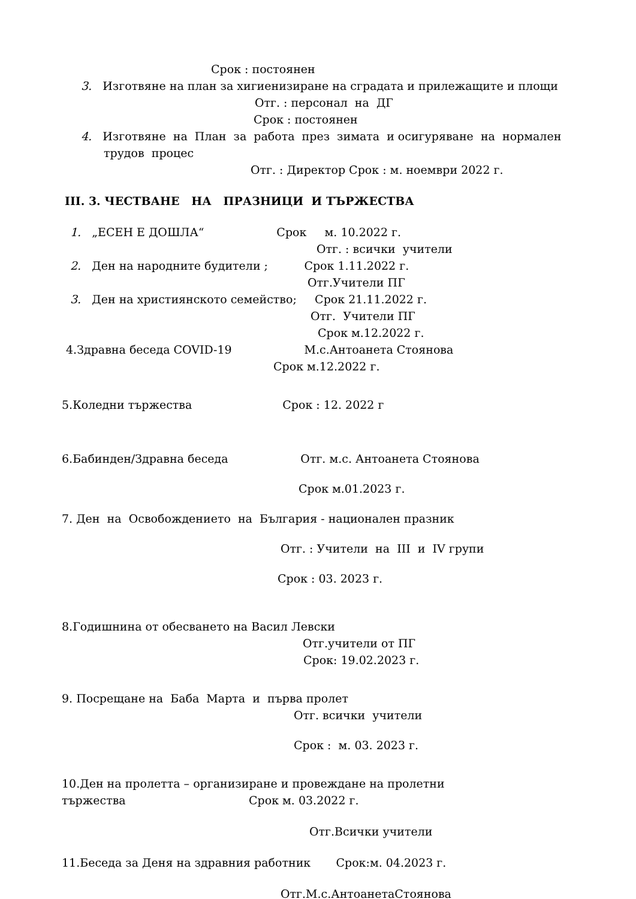Срок : постоянен
3. Изготвяне на план за хигиенизиране на сградата и прилежащите и площи
Отг. : персонал на ДГ
Срок : постоянен
4. Изготвяне на План за работа през зимата и осигуряване на нормален
трудов процес
Отг. : Директор Срок : м. ноември 2022 г.
III. 3. ЧЕСТВАНЕ НА ПРАЗНИЦИ И ТЪРЖЕСТВА
1. „ЕСЕН Е ДОШЛА“ Срок м. 10.2022 г.
Отг. : всички учители
2. Ден на народните будители ; Срок 1.11.2022 г.
Отг.Учители ПГ
3. Ден на християнското семейство; Срок 21.11.2022 г.
Отг. Учители ПГ
Срок м.12.2022 г.
4.Здравна беседа COVID-19 М.с.Антоанета Стоянова
Срок м.12.2022 г.
5.Коледни тържества Срок : 12. 2022 г
6.Бабинден/Здравна беседа Отг. м.с. Антоанета Стоянова
Срок м.01.2023 г.
7. Ден на Освобождението на България - национален празник
Отг. : Учители на III и IV групи
Срок : 03. 2023 г.
8.Годишнина от обесването на Васил Левски
Отг.учители от ПГ
Срок: 19.02.2023 г.
9. Посрещане на Баба Марта и първа пролет
Отг. всички учители
Срок : м. 03. 2023 г.
10.Ден на пролетта – организиране и провеждане на пролетни
тържества Срок м. 03.2022 г.
Отг.Всички учители
11.Беседа за Деня на здравния работник Срок:м. 04.2023 г.
Отг.М.с.АнтоанетаСтоянова